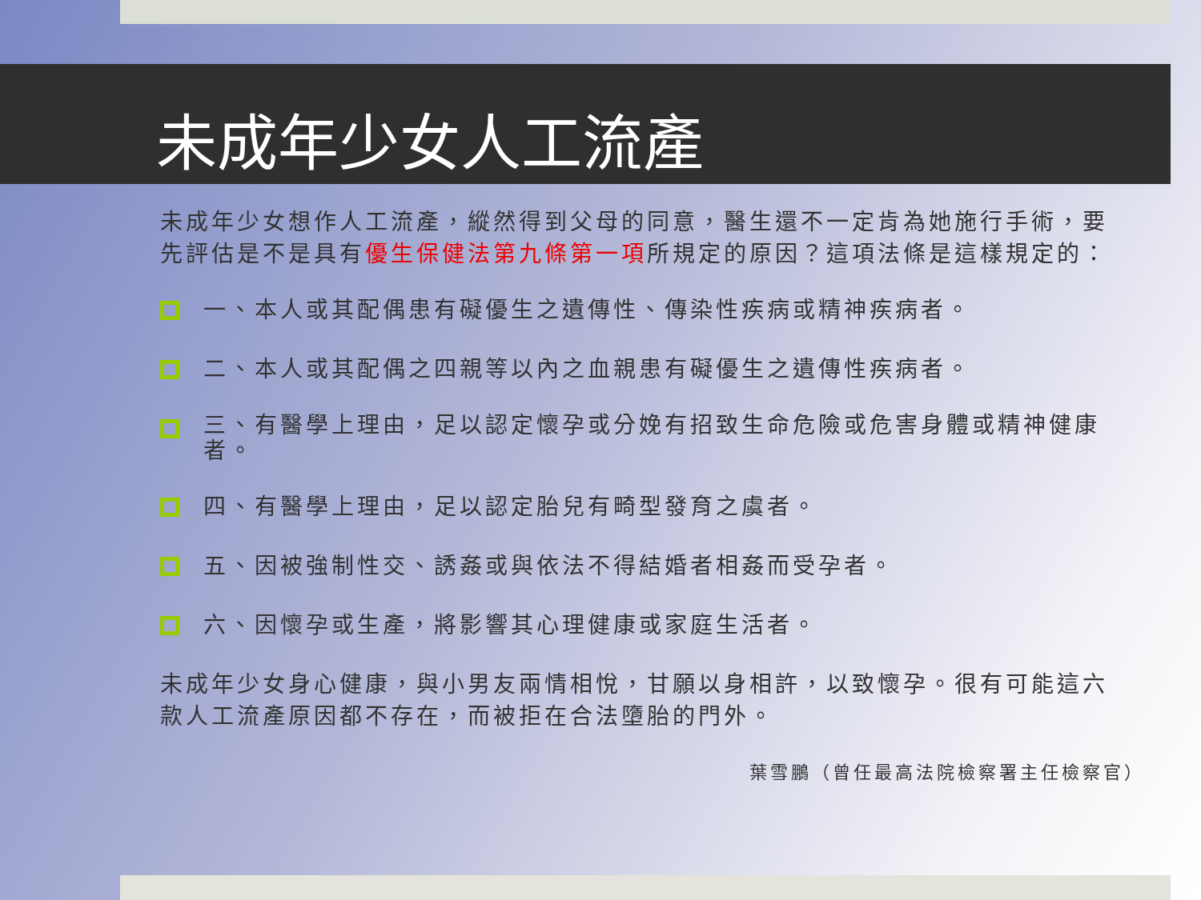未成年少女人工流產
未成年少女想作人工流產，縱然得到父母的同意，醫生還不一定肯為她施行手術，要先評估是不是具有優生保健法第九條第一項所規定的原因？這項法條是這樣規定的：
一、本人或其配偶患有礙優生之遺傳性、傳染性疾病或精神疾病者。
二、本人或其配偶之四親等以內之血親患有礙優生之遺傳性疾病者。
三、有醫學上理由，足以認定懷孕或分娩有招致生命危險或危害身體或精神健康者。
四、有醫學上理由，足以認定胎兒有畸型發育之虞者。
五、因被強制性交、誘姦或與依法不得結婚者相姦而受孕者。
六、因懷孕或生產，將影響其心理健康或家庭生活者。
未成年少女身心健康，與小男友兩情相悅，甘願以身相許，以致懷孕。很有可能這六款人工流產原因都不存在，而被拒在合法墮胎的門外。
葉雪鵬（曾任最高法院檢察署主任檢察官）